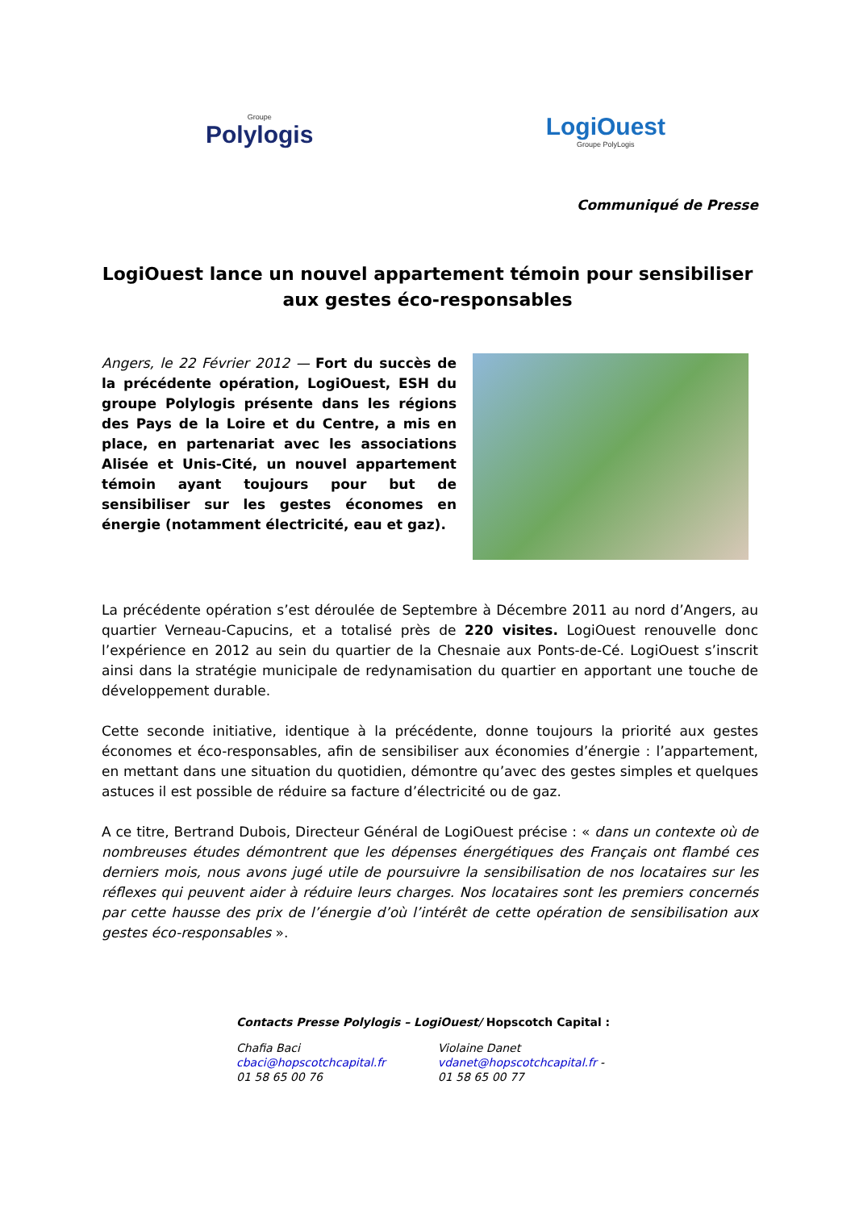Groupe
Polylogis
LogiOuest
Groupe PolyLogis
Communiqué de Presse
LogiOuest lance un nouvel appartement témoin pour sensibiliser aux gestes éco-responsables
Angers, le 22 Février 2012 — Fort du succès de la précédente opération, LogiOuest, ESH du groupe Polylogis présente dans les régions des Pays de la Loire et du Centre, a mis en place, en partenariat avec les associations Alisée et Unis-Cité, un nouvel appartement témoin ayant toujours pour but de sensibiliser sur les gestes économes en énergie (notamment électricité, eau et gaz).
La précédente opération s’est déroulée de Septembre à Décembre 2011 au nord d’Angers, au quartier Verneau-Capucins, et a totalisé près de 220 visites. LogiOuest renouvelle donc l’expérience en 2012 au sein du quartier de la Chesnaie aux Ponts-de-Cé. LogiOuest s’inscrit ainsi dans la stratégie municipale de redynamisation du quartier en apportant une touche de développement durable.
Cette seconde initiative, identique à la précédente, donne toujours la priorité aux gestes économes et éco-responsables, afin de sensibiliser aux économies d’énergie : l’appartement, en mettant dans une situation du quotidien, démontre qu’avec des gestes simples et quelques astuces il est possible de réduire sa facture d’électricité ou de gaz.
A ce titre, Bertrand Dubois, Directeur Général de LogiOuest précise : « dans un contexte où de nombreuses études démontrent que les dépenses énergétiques des Français ont flambé ces derniers mois, nous avons jugé utile de poursuivre la sensibilisation de nos locataires sur les réflexes qui peuvent aider à réduire leurs charges. Nos locataires sont les premiers concernés par cette hausse des prix de l’énergie d’où l’intérêt de cette opération de sensibilisation aux gestes éco-responsables ».
Contacts Presse Polylogis – LogiOuest/ Hopscotch Capital :
Chafia Baci
cbaci@hopscotchcapital.fr
01 58 65 00 76
Violaine Danet
vdanet@hopscotchcapital.fr -
01 58 65 00 77